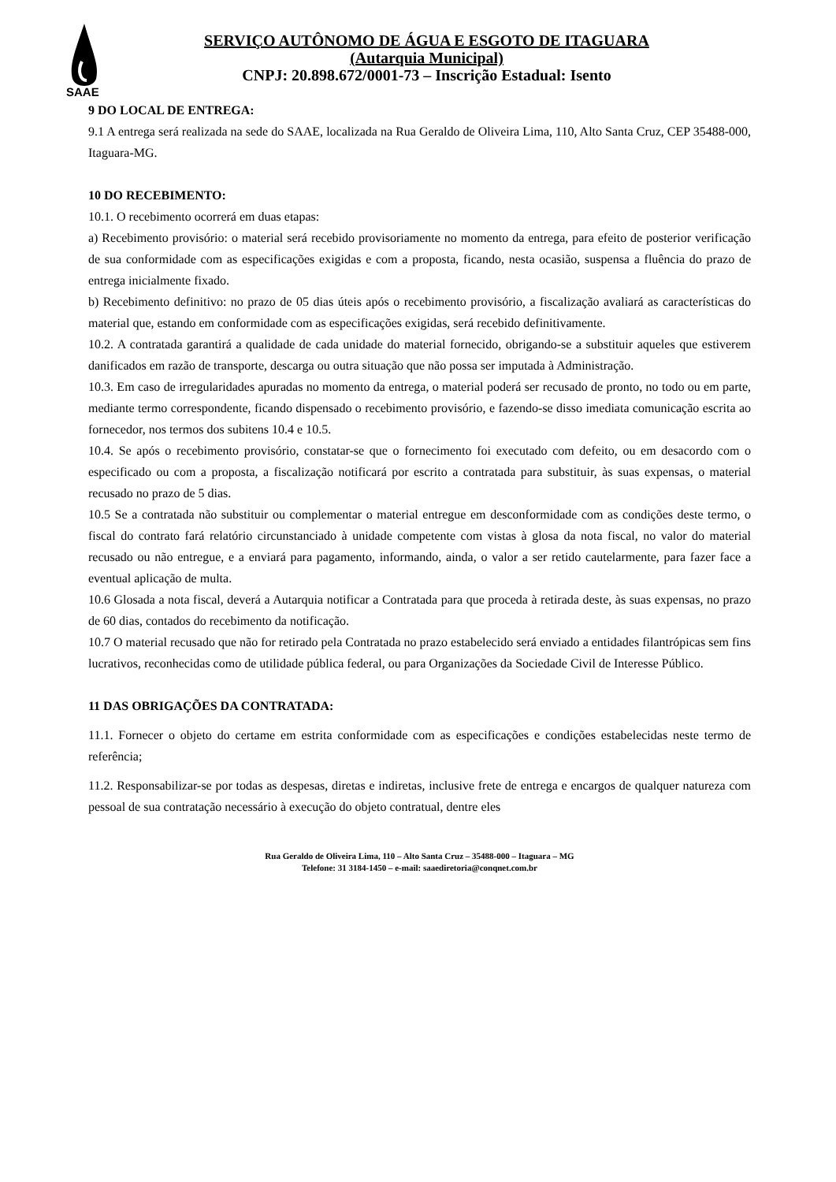SAAE
SERVIÇO AUTÔNOMO DE ÁGUA E ESGOTO DE ITAGUARA
(Autarquia Municipal)
CNPJ: 20.898.672/0001-73 – Inscrição Estadual: Isento
9 DO LOCAL DE ENTREGA:
9.1 A entrega será realizada na sede do SAAE, localizada na Rua Geraldo de Oliveira Lima, 110, Alto Santa Cruz, CEP 35488-000, Itaguara-MG.
10 DO RECEBIMENTO:
10.1. O recebimento ocorrerá em duas etapas:
a) Recebimento provisório: o material será recebido provisoriamente no momento da entrega, para efeito de posterior verificação de sua conformidade com as especificações exigidas e com a proposta, ficando, nesta ocasião, suspensa a fluência do prazo de entrega inicialmente fixado.
b) Recebimento definitivo: no prazo de 05 dias úteis após o recebimento provisório, a fiscalização avaliará as características do material que, estando em conformidade com as especificações exigidas, será recebido definitivamente.
10.2. A contratada garantirá a qualidade de cada unidade do material fornecido, obrigando-se a substituir aqueles que estiverem danificados em razão de transporte, descarga ou outra situação que não possa ser imputada à Administração.
10.3. Em caso de irregularidades apuradas no momento da entrega, o material poderá ser recusado de pronto, no todo ou em parte, mediante termo correspondente, ficando dispensado o recebimento provisório, e fazendo-se disso imediata comunicação escrita ao fornecedor, nos termos dos subitens 10.4 e 10.5.
10.4. Se após o recebimento provisório, constatar-se que o fornecimento foi executado com defeito, ou em desacordo com o especificado ou com a proposta, a fiscalização notificará por escrito a contratada para substituir, às suas expensas, o material recusado no prazo de 5 dias.
10.5 Se a contratada não substituir ou complementar o material entregue em desconformidade com as condições deste termo, o fiscal do contrato fará relatório circunstanciado à unidade competente com vistas à glosa da nota fiscal, no valor do material recusado ou não entregue, e a enviará para pagamento, informando, ainda, o valor a ser retido cautelarmente, para fazer face a eventual aplicação de multa.
10.6 Glosada a nota fiscal, deverá a Autarquia notificar a Contratada para que proceda à retirada deste, às suas expensas, no prazo de 60 dias, contados do recebimento da notificação.
10.7 O material recusado que não for retirado pela Contratada no prazo estabelecido será enviado a entidades filantrópicas sem fins lucrativos, reconhecidas como de utilidade pública federal, ou para Organizações da Sociedade Civil de Interesse Público.
11 DAS OBRIGAÇÕES DA CONTRATADA:
11.1. Fornecer o objeto do certame em estrita conformidade com as especificações e condições estabelecidas neste termo de referência;
11.2. Responsabilizar-se por todas as despesas, diretas e indiretas, inclusive frete de entrega e encargos de qualquer natureza com pessoal de sua contratação necessário à execução do objeto contratual, dentre eles
Rua Geraldo de Oliveira Lima, 110 – Alto Santa Cruz – 35488-000 – Itaguara – MG
Telefone: 31 3184-1450 – e-mail: saaediretoria@conqnet.com.br